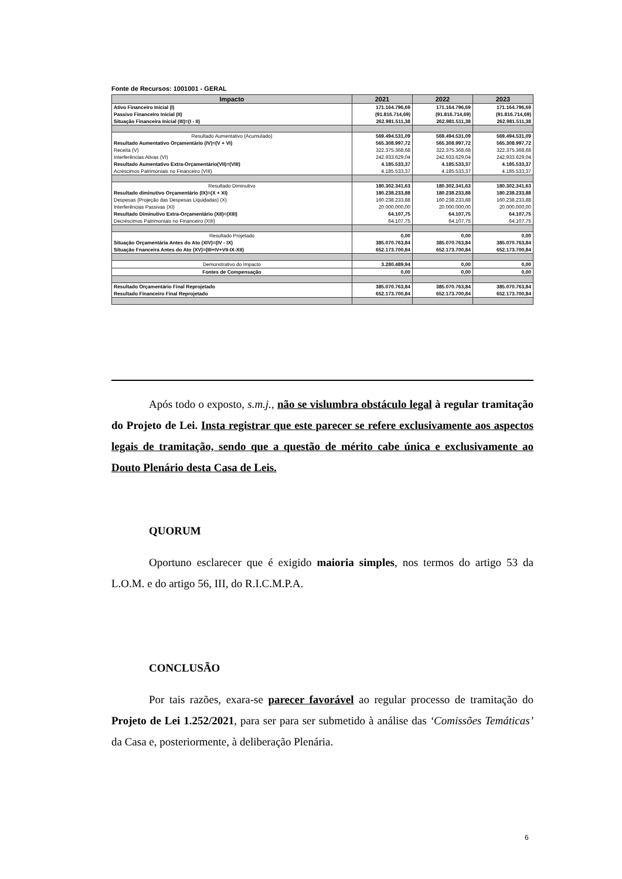Fonte de Recursos: 1001001 - GERAL
| Impacto | 2021 | 2022 | 2023 |
| --- | --- | --- | --- |
| Ativo Financeiro Inicial (I) | 171.164.796,69 | 171.164.796,69 | 171.164.796,69 |
| Passivo Financeiro Inicial (II) | (91.816.714,69) | (91.816.714,69) | (91.816.714,69) |
| Situação Financeira Inicial (III)=(I - II) | 262.981.511,38 | 262.981.511,38 | 262.981.511,38 |
| Resultado Aumentativo (Acumulado) | 569.494.531,09 | 569.494.531,09 | 569.494.531,09 |
| Resultado Aumentativo Orçamentário (IV)=(V + VI) | 565.308.997,72 | 565.308.997,72 | 565.308.997,72 |
| Receita (V) | 322.375.368,68 | 322.375.368,68 | 322.375.368,68 |
| Interferências Ativas (VI) | 242.933.629,04 | 242.933.629,04 | 242.933.629,04 |
| Resultado Aumentativo Extra-Orçamentário(VII)=(VIII) | 4.185.533,37 | 4.185.533,37 | 4.185.533,37 |
| Acréscimos Patrimoniais no Financeiro (VIII) | 4.185.533,37 | 4.185.533,37 | 4.185.533,37 |
| Resultado Diminutivo | 180.302.341,63 | 180.302.341,63 | 180.302.341,63 |
| Resultado diminutivo Orçamentário (IX)=(X + XI) | 180.238.233,88 | 180.238.233,88 | 180.238.233,88 |
| Despesas (Projeção das Despesas Liquidadas) (X) | 160.238.233,88 | 160.238.233,88 | 160.238.233,88 |
| Interferências Passivas (XI) | 20.000.000,00 | 20.000.000,00 | 20.000.000,00 |
| Resultado Diminutivo Extra-Orçamentário (XII)=(XIII) | 64.107,75 | 64.107,75 | 64.107,75 |
| Decréscimos Patrimoniais no Financeiro (XIII) | 64.107,75 | 64.107,75 | 64.107,75 |
| Resultado Projetado | 0,00 | 0,00 | 0,00 |
| Situação Orçamentária Antes do Ato (XIV)=(IV - IX) | 385.070.763,84 | 385.070.763,84 | 385.070.763,84 |
| Situação Fnanceira Antes do Ato (XV)=(III+IV+VII-IX-XII) | 652.173.700,84 | 652.173.700,84 | 652.173.700,84 |
| Demonstrativo do Impacto | 3.280.489,94 | 0,00 | 0,00 |
| Fontes de Compensação | 0,00 | 0,00 | 0,00 |
| Resultado Orçamentário Final Reprojetado | 385.070.763,84 | 385.070.763,84 | 385.070.763,84 |
| Resultado Financeiro Final Reprojetado | 652.173.700,84 | 652.173.700,84 | 652.173.700,84 |
Após todo o exposto, s.m.j., não se vislumbra obstáculo legal à regular tramitação do Projeto de Lei. Insta registrar que este parecer se refere exclusivamente aos aspectos legais de tramitação, sendo que a questão de mérito cabe única e exclusivamente ao Douto Plenário desta Casa de Leis.
QUORUM
Oportuno esclarecer que é exigido maioria simples, nos termos do artigo 53 da L.O.M. e do artigo 56, III, do R.I.C.M.P.A.
CONCLUSÃO
Por tais razões, exara-se parecer favorável ao regular processo de tramitação do Projeto de Lei 1.252/2021, para ser para ser submetido à análise das ‘Comissões Temáticas’ da Casa e, posteriormente, à deliberação Plenária.
6